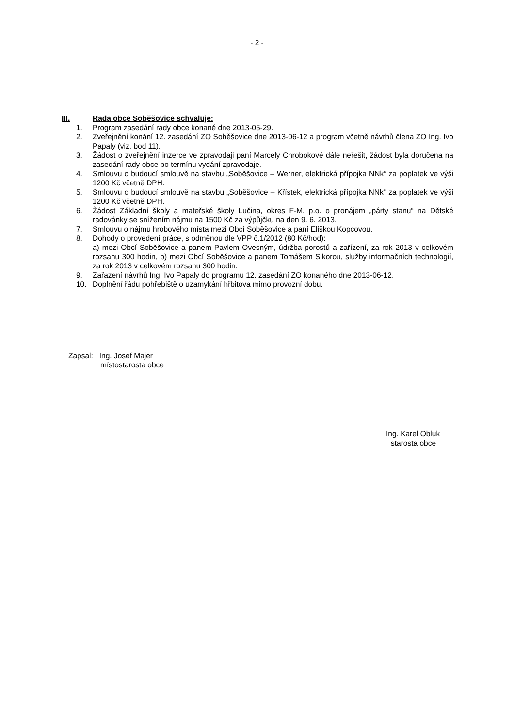- 2 -
III. Rada obce Soběšovice schvaluje:
1. Program zasedání rady obce konané dne 2013-05-29.
2. Zveřejnění konání 12. zasedání ZO Soběšovice dne 2013-06-12 a program včetně návrhů člena ZO Ing. Ivo Papaly (viz. bod 11).
3. Žádost o zveřejnění inzerce ve zpravodaji paní Marcely Chrobokové dále neřešit, žádost byla doručena na zasedání rady obce po termínu vydání zpravodaje.
4. Smlouvu o budoucí smlouvě na stavbu „Soběšovice – Werner, elektrická přípojka NNk“ za poplatek ve výši 1200 Kč včetně DPH.
5. Smlouvu o budoucí smlouvě na stavbu „Soběšovice – Křístek, elektrická přípojka NNk“ za poplatek ve výši 1200 Kč včetně DPH.
6. Žádost Základní školy a mateřské školy Lučina, okres F-M, p.o. o pronájem „párty stanu“ na Dětské radovánky se snížením nájmu na 1500 Kč za výpůjčku na den 9. 6. 2013.
7. Smlouvu o nájmu hrobového místa mezi Obcí Soběšovice a paní Eliškou Kopcovou.
8. Dohody o provedení práce, s odměnou dle VPP č.1/2012 (80 Kč/hod):
a) mezi Obcí Soběšovice a panem Pavlem Ovesným, údržba porostů a zařízení, za rok 2013 v celkovém rozsahu 300 hodin, b) mezi Obcí Soběšovice a panem Tomášem Sikorou, služby informačních technologií, za rok 2013 v celkovém rozsahu 300 hodin.
9. Zařazení návrhů Ing. Ivo Papaly do programu 12. zasedání ZO konaného dne 2013-06-12.
10. Doplnění řádu pohřebiště o uzamykání hřbitova mimo provozní dobu.
Zapsal: Ing. Josef Majer
místostarosta obce
Ing. Karel Obluk
starosta obce